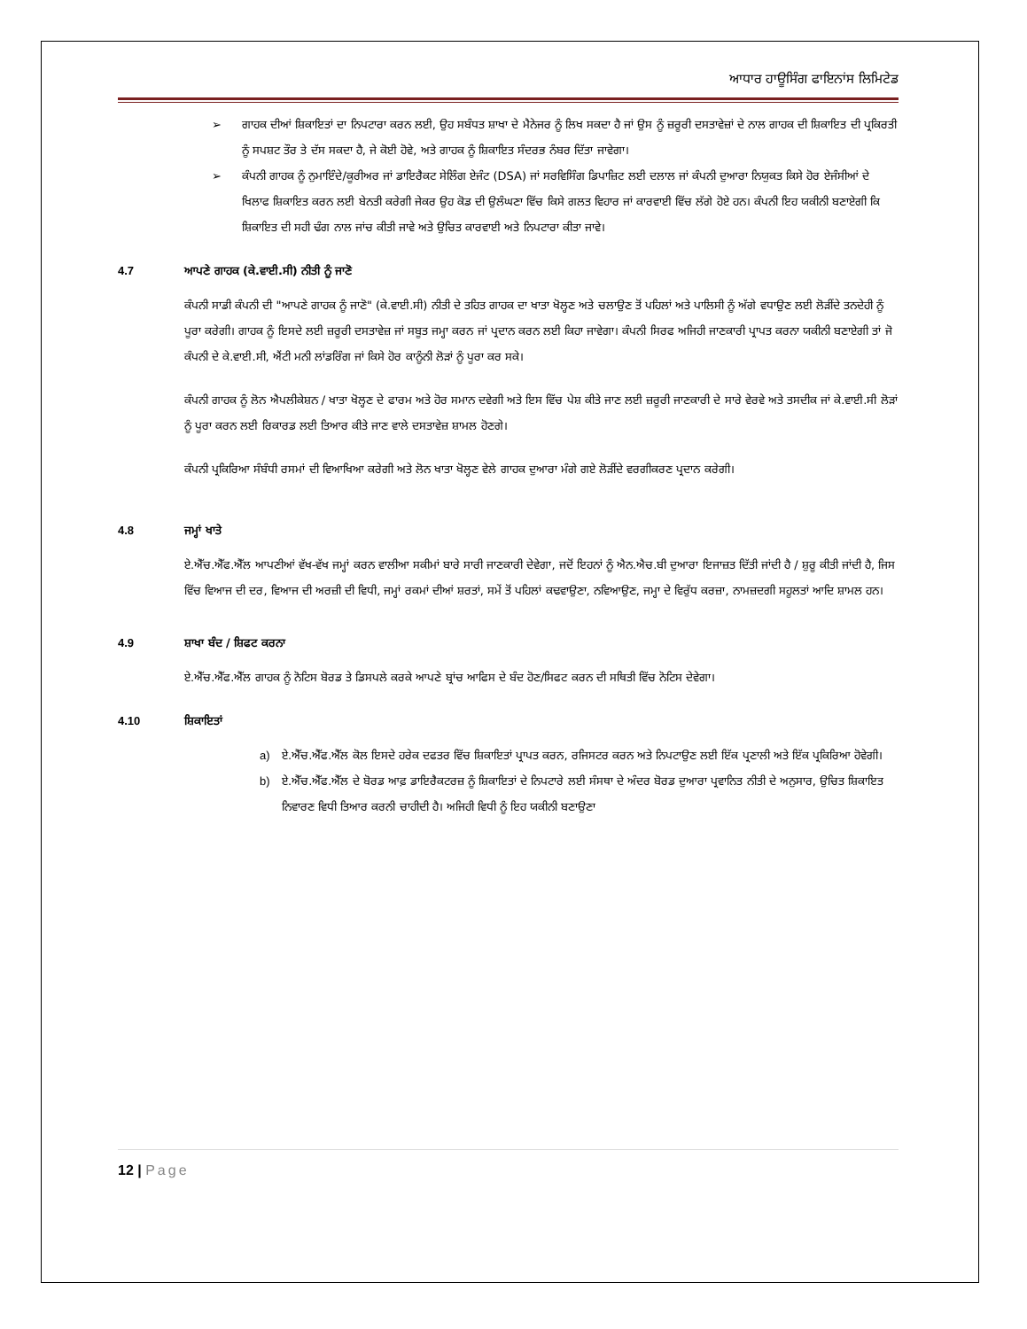ਆਧਾਰ ਹਾਊਸਿੰਗ ਫਾਇਨਾਂਸ ਲਿਮਿਟੇਡ
➢ ਗਾਹਕ ਦੀਆਂ ਸ਼ਿਕਾਇਤਾਂ ਦਾ ਨਿਪਟਾਰਾ ਕਰਨ ਲਈ, ਉਹ ਸਬੰਧਤ ਸ਼ਾਖਾ ਦੇ ਮੈਨੇਜਰ ਨੂੰ ਲਿਖ ਸਕਦਾ ਹੈ ਜਾਂ ਉਸ ਨੂੰ ਜ਼ਰੂਰੀ ਦਸਤਾਵੇਜ਼ਾਂ ਦੇ ਨਾਲ ਗਾਹਕ ਦੀ ਸ਼ਿਕਾਇਤ ਦੀ ਪ੍ਰਕਿਰਤੀ ਨੂੰ ਸਪਸ਼ਟ ਤੌਰ ਤੇ ਦੱਸ ਸਕਦਾ ਹੈ, ਜੇ ਕੋਈ ਹੋਵੇ, ਅਤੇ ਗਾਹਕ ਨੂੰ ਸ਼ਿਕਾਇਤ ਸੰਦਰਭ ਨੰਬਰ ਦਿੱਤਾ ਜਾਵੇਗਾ।
➢ ਕੰਪਨੀ ਗਾਹਕ ਨੂੰ ਨੁਮਾਇੰਦੇ/ਕੂਰੀਅਰ ਜਾਂ ਡਾਇਰੈਕਟ ਸੇਲਿੰਗ ਏਜੰਟ (DSA) ਜਾਂ ਸਰਵਿਸਿੰਗ ਡਿਪਾਜ਼ਿਟ ਲਈ ਦਲਾਲ ਜਾਂ ਕੰਪਨੀ ਦੁਆਰਾ ਨਿਯੁਕਤ ਕਿਸੇ ਹੋਰ ਏਜੰਸੀਆਂ ਦੇ ਖਿਲਾਫ ਸ਼ਿਕਾਇਤ ਕਰਨ ਲਈ ਬੇਨਤੀ ਕਰੇਗੀ ਜੇਕਰ ਉਹ ਕੋਡ ਦੀ ਉਲੰਘਣਾ ਵਿੱਚ ਕਿਸੇ ਗਲਤ ਵਿਹਾਰ ਜਾਂ ਕਾਰਵਾਈ ਵਿੱਚ ਲੱਗੇ ਹੋਏ ਹਨ। ਕੰਪਨੀ ਇਹ ਯਕੀਨੀ ਬਣਾਏਗੀ ਕਿ ਸ਼ਿਕਾਇਤ ਦੀ ਸਹੀ ਢੰਗ ਨਾਲ ਜਾਂਚ ਕੀਤੀ ਜਾਵੇ ਅਤੇ ਉਚਿਤ ਕਾਰਵਾਈ ਅਤੇ ਨਿਪਟਾਰਾ ਕੀਤਾ ਜਾਵੇ।
4.7 ਆਪਣੇ ਗਾਹਕ (ਕੇ.ਵਾਈ.ਸੀ) ਨੀਤੀ ਨੂੰ ਜਾਣੋ
ਕੰਪਨੀ ਸਾਡੀ ਕੰਪਨੀ ਦੀ "ਆਪਣੇ ਗਾਹਕ ਨੂੰ ਜਾਣੋ" (ਕੇ.ਵਾਈ.ਸੀ) ਨੀਤੀ ਦੇ ਤਹਿਤ ਗਾਹਕ ਦਾ ਖਾਤਾ ਖੋਲ੍ਹਣ ਅਤੇ ਚਲਾਉਣ ਤੋਂ ਪਹਿਲਾਂ ਅਤੇ ਪਾਲਿਸੀ ਨੂੰ ਅੱਗੇ ਵਧਾਉਣ ਲਈ ਲੋੜੀਂਦੇ ਤਨਦੇਹੀ ਨੂੰ ਪੂਰਾ ਕਰੇਗੀ। ਗਾਹਕ ਨੂੰ ਇਸਦੇ ਲਈ ਜ਼ਰੂਰੀ ਦਸਤਾਵੇਜ਼ ਜਾਂ ਸਬੂਤ ਜਮ੍ਹਾ ਕਰਨ ਜਾਂ ਪ੍ਰਦਾਨ ਕਰਨ ਲਈ ਕਿਹਾ ਜਾਵੇਗਾ। ਕੰਪਨੀ ਸਿਰਫ ਅਜਿਹੀ ਜਾਣਕਾਰੀ ਪ੍ਰਾਪਤ ਕਰਨਾ ਯਕੀਨੀ ਬਣਾਏਗੀ ਤਾਂ ਜੋ ਕੰਪਨੀ ਦੇ ਕੇ.ਵਾਈ.ਸੀ, ਐਂਟੀ ਮਨੀ ਲਾਂਡਰਿੰਗ ਜਾਂ ਕਿਸੇ ਹੋਰ ਕਾਨੂੰਨੀ ਲੋੜਾਂ ਨੂੰ ਪੂਰਾ ਕਰ ਸਕੇ।
ਕੰਪਨੀ ਗਾਹਕ ਨੂੰ ਲੋਨ ਐਪਲੀਕੇਸ਼ਨ / ਖਾਤਾ ਖੋਲ੍ਹਣ ਦੇ ਫਾਰਮ ਅਤੇ ਹੋਰ ਸਮਾਨ ਦਵੇਗੀ ਅਤੇ ਇਸ ਵਿੱਚ ਪੇਸ਼ ਕੀਤੇ ਜਾਣ ਲਈ ਜ਼ਰੂਰੀ ਜਾਣਕਾਰੀ ਦੇ ਸਾਰੇ ਵੇਰਵੇ ਅਤੇ ਤਸਦੀਕ ਜਾਂ ਕੇ.ਵਾਈ.ਸੀ ਲੋੜਾਂ ਨੂੰ ਪੂਰਾ ਕਰਨ ਲਈ ਰਿਕਾਰਡ ਲਈ ਤਿਆਰ ਕੀਤੇ ਜਾਣ ਵਾਲੇ ਦਸਤਾਵੇਜ਼ ਸ਼ਾਮਲ ਹੋਣਗੇ।
ਕੰਪਨੀ ਪ੍ਰਕਿਰਿਆ ਸੰਬੰਧੀ ਰਸਮਾਂ ਦੀ ਵਿਆਖਿਆ ਕਰੇਗੀ ਅਤੇ ਲੋਨ ਖਾਤਾ ਖੋਲ੍ਹਣ ਵੇਲੇ ਗਾਹਕ ਦੁਆਰਾ ਮੰਗੇ ਗਏ ਲੋੜੀਂਦੇ ਵਰਗੀਕਰਣ ਪ੍ਰਦਾਨ ਕਰੇਗੀ।
4.8 ਜਮ੍ਹਾਂ ਖਾਤੇ
ਏ.ਐੱਚ.ਐੱਫ.ਐੱਲ ਆਪਣੀਆਂ ਵੱਖ-ਵੱਖ ਜਮ੍ਹਾਂ ਕਰਨ ਵਾਲੀਆ ਸਕੀਮਾਂ ਬਾਰੇ ਸਾਰੀ ਜਾਣਕਾਰੀ ਦੇਵੇਗਾ, ਜਦੋਂ ਇਹਨਾਂ ਨੂੰ ਐਨ.ਐਚ.ਬੀ ਦੁਆਰਾ ਇਜਾਜ਼ਤ ਦਿੱਤੀ ਜਾਂਦੀ ਹੈ / ਸ਼ੁਰੂ ਕੀਤੀ ਜਾਂਦੀ ਹੈ, ਜਿਸ ਵਿੱਚ ਵਿਆਜ ਦੀ ਦਰ, ਵਿਆਜ ਦੀ ਅਰਜ਼ੀ ਦੀ ਵਿਧੀ, ਜਮ੍ਹਾਂ ਰਕਮਾਂ ਦੀਆਂ ਸ਼ਰਤਾਂ, ਸਮੇਂ ਤੋਂ ਪਹਿਲਾਂ ਕਢਵਾਉਣਾ, ਨਵਿਆਉਣ, ਜਮ੍ਹਾ ਦੇ ਵਿਰੁੱਧ ਕਰਜ਼ਾ, ਨਾਮਜ਼ਦਗੀ ਸਹੂਲਤਾਂ ਆਦਿ ਸ਼ਾਮਲ ਹਨ।
4.9 ਸ਼ਾਖਾ ਬੰਦ / ਸ਼ਿਫਟ ਕਰਨਾ
ਏ.ਐੱਚ.ਐੱਫ.ਐੱਲ ਗਾਹਕ ਨੂੰ ਨੋਟਿਸ ਬੋਰਡ ਤੇ ਡਿਸਪਲੇ ਕਰਕੇ ਆਪਣੇ ਬ੍ਰਾਂਚ ਆਫਿਸ ਦੇ ਬੰਦ ਹੋਣ/ਸਿਫਟ ਕਰਨ ਦੀ ਸਥਿਤੀ ਵਿੱਚ ਨੋਟਿਸ ਦੇਵੇਗਾ।
4.10 ਸ਼ਿਕਾਇਤਾਂ
a) ਏ.ਐੱਚ.ਐੱਫ.ਐੱਲ ਕੋਲ ਇਸਦੇ ਹਰੇਕ ਦਫਤਰ ਵਿੱਚ ਸ਼ਿਕਾਇਤਾਂ ਪ੍ਰਾਪਤ ਕਰਨ, ਰਜਿਸਟਰ ਕਰਨ ਅਤੇ ਨਿਪਟਾਉਣ ਲਈ ਇੱਕ ਪ੍ਰਣਾਲੀ ਅਤੇ ਇੱਕ ਪ੍ਰਕਿਰਿਆ ਹੋਵੇਗੀ।
b) ਏ.ਐੱਚ.ਐੱਫ.ਐੱਲ ਦੇ ਬੋਰਡ ਆਫ਼ ਡਾਇਰੈਕਟਰਜ਼ ਨੂੰ ਸ਼ਿਕਾਇਤਾਂ ਦੇ ਨਿਪਟਾਰੇ ਲਈ ਸੰਸਥਾ ਦੇ ਅੰਦਰ ਬੋਰਡ ਦੁਆਰਾ ਪ੍ਰਵਾਨਿਤ ਨੀਤੀ ਦੇ ਅਨੁਸਾਰ, ਉਚਿਤ ਸ਼ਿਕਾਇਤ ਨਿਵਾਰਣ ਵਿਧੀ ਤਿਆਰ ਕਰਨੀ ਚਾਹੀਦੀ ਹੈ। ਅਜਿਹੀ ਵਿਧੀ ਨੂੰ ਇਹ ਯਕੀਨੀ ਬਣਾਉਣਾ
12 | Page